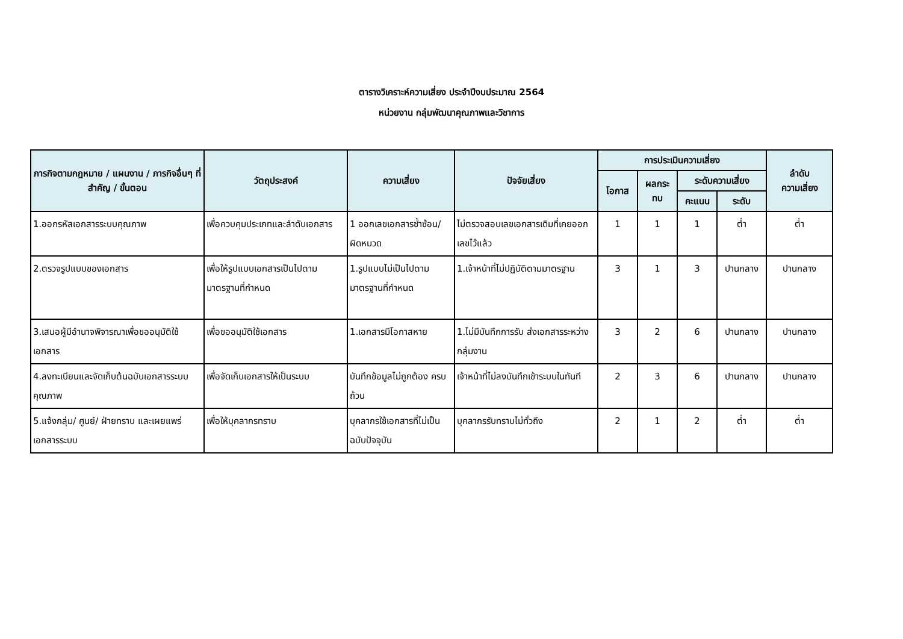ตารางวิเคราะห์ความเสี่ยง ประจำปีงบประมาณ 2564
หน่วยงาน กลุ่มพัฒนาคุณภาพและวิชาการ
| ภารกิจตามกฎหมาย / แผนงาน / ภารกิจอื่นๆ ที่สำคัญ / ขั้นตอน | วัตถุประสงค์ | ความเสี่ยง | ปัจจัยเสี่ยง | การประเมินความเสี่ยง | | | | ลำดับ ความเสี่ยง |
| --- | --- | --- | --- | --- | --- | --- | --- | --- |
| | | | | โอกาส | ผลกระ ทบ | ระดับความเสี่ยง | | |
| | | | | | | คะแนน | ระดับ | |
| 1.ออกรหัสเอกสารระบบคุณภาพ | เพื่อควบคุมประเภทและลำดับเอกสาร | 1 ออกเลขเอกสารซ้ำซ้อน/ผิดหมวด | ไม่ตรวจสอบเลขเอกสารเดิมที่เคยออกเลขไว้แล้ว | 1 | 1 | 1 | ต่ำ | ต่ำ |
| 2.ตรวจรูปแบบของเอกสาร | เพื่อให้รูปแบบเอกสารเป็นไปตามมาตรฐานที่กำหนด | 1.รูปแบบไม่เป็นไปตามมาตรฐานที่กำหนด | 1.เจ้าหน้าที่ไม่ปฏิบัติตามมาตรฐาน | 3 | 1 | 3 | ปานกลาง | ปานกลาง |
| 3.เสนอผู้มีอำนาจพิจารณาเพื่อขออนุมัติใช้เอกสาร | เพื่อขออนุมัติใช้เอกสาร | 1.เอกสารมีโอกาสหาย | 1.ไม่มีบันทึกการรับ ส่งเอกสารระหว่างกลุ่มงาน | 3 | 2 | 6 | ปานกลาง | ปานกลาง |
| 4.ลงทะเบียนและจัดเก็บต้นฉบับเอกสารระบบคุณภาพ | เพื่อจัดเก็บเอกสารให้เป็นระบบ | บันทึกข้อมูลไม่ถูกต้อง ครบถ้วน | เจ้าหน้าที่ไม่ลงบันทึกเข้าระบบในทันที | 2 | 3 | 6 | ปานกลาง | ปานกลาง |
| 5.แจ้งกลุ่ม/ ศูนย์/ ฝ่ายทราบ และเผยแพร่เอกสารระบบ | เพื่อให้บุคลากรทราบ | บุคลากรใช้เอกสารที่ไม่เป็นฉบับปัจจุบัน | บุคลากรรับทราบไม่ทั่วถึง | 2 | 1 | 2 | ต่ำ | ต่ำ |